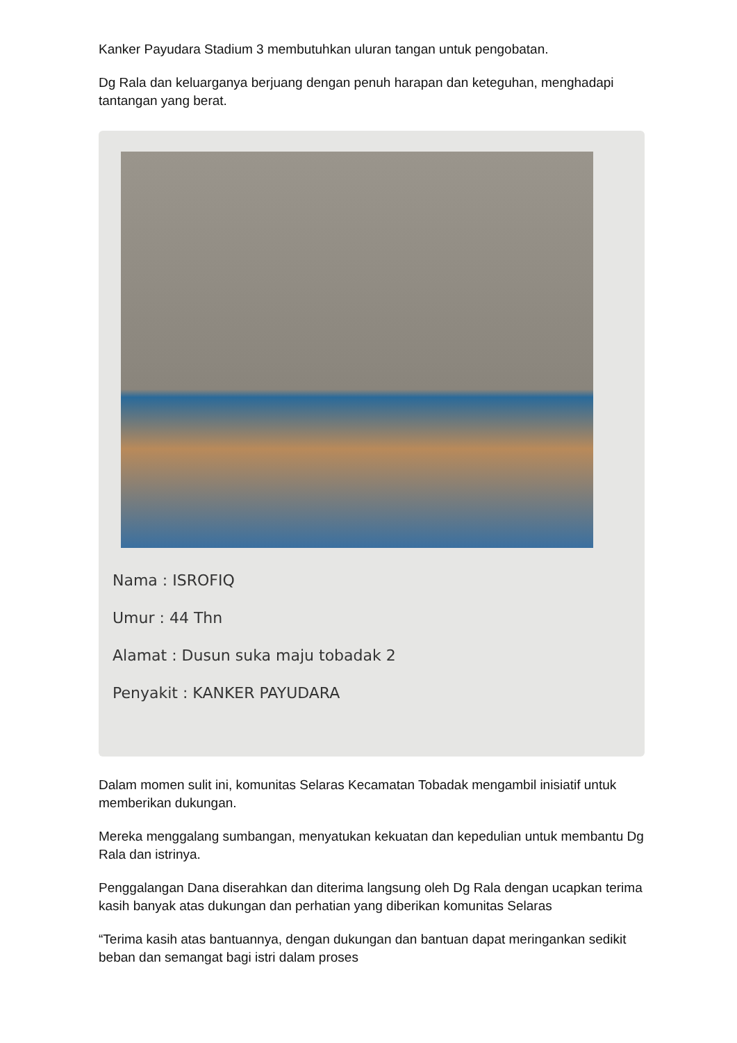Kanker Payudara Stadium 3 membutuhkan uluran tangan untuk pengobatan.
Dg Rala dan keluarganya berjuang dengan penuh harapan dan keteguhan, menghadapi tantangan yang berat.
Nama : ISROFIQ
Umur : 44 Thn
Alamat : Dusun suka maju tobadak 2
Penyakit : KANKER PAYUDARA
Dalam momen sulit ini, komunitas Selaras Kecamatan Tobadak mengambil inisiatif untuk memberikan dukungan.
Mereka menggalang sumbangan, menyatukan kekuatan dan kepedulian untuk membantu Dg Rala dan istrinya.
Penggalangan Dana diserahkan dan diterima langsung oleh Dg Rala dengan ucapkan terima kasih banyak atas dukungan dan perhatian yang diberikan komunitas Selaras
“Terima kasih atas bantuannya, dengan dukungan dan bantuan dapat meringankan sedikit beban dan semangat bagi istri dalam proses